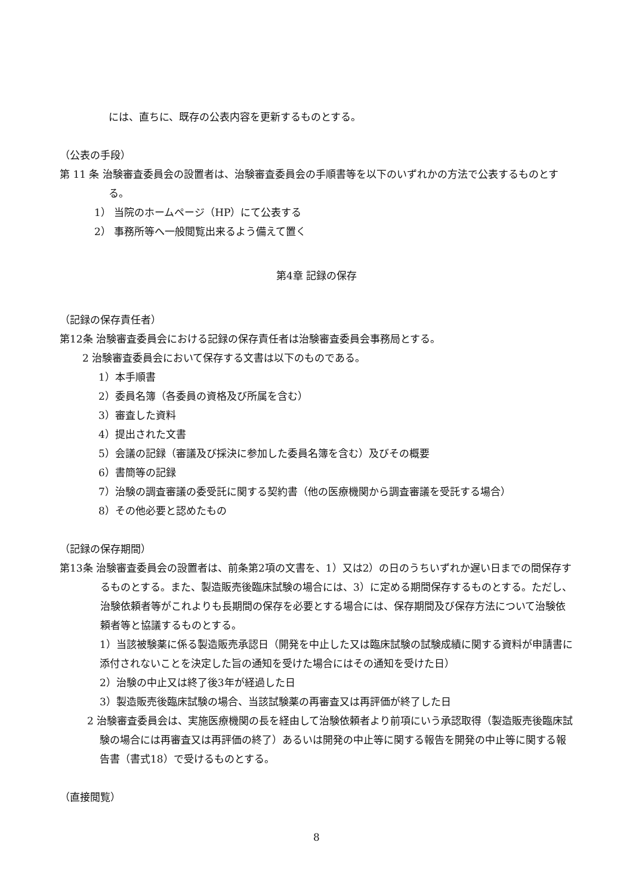には、直ちに、既存の公表内容を更新するものとする。
（公表の手段）
第 11 条 治験審査委員会の設置者は、治験審査委員会の手順書等を以下のいずれかの方法で公表するものとする。
1） 当院のホームページ（HP）にて公表する
2） 事務所等へ一般閲覧出来るよう備えて置く
第4章 記録の保存
（記録の保存責任者）
第12条 治験審査委員会における記録の保存責任者は治験審査委員会事務局とする。
2 治験審査委員会において保存する文書は以下のものである。
1）本手順書
2）委員名簿（各委員の資格及び所属を含む）
3）審査した資料
4）提出された文書
5）会議の記録（審議及び採決に参加した委員名簿を含む）及びその概要
6）書簡等の記録
7）治験の調査審議の委受託に関する契約書（他の医療機関から調査審議を受託する場合）
8）その他必要と認めたもの
（記録の保存期間）
第13条 治験審査委員会の設置者は、前条第2項の文書を、1）又は2）の日のうちいずれか遅い日までの間保存するものとする。また、製造販売後臨床試験の場合には、3）に定める期間保存するものとする。ただし、治験依頼者等がこれよりも長期間の保存を必要とする場合には、保存期間及び保存方法について治験依頼者等と協議するものとする。
1）当該被験薬に係る製造販売承認日（開発を中止した又は臨床試験の試験成績に関する資料が申請書に添付されないことを決定した旨の通知を受けた場合にはその通知を受けた日）
2）治験の中止又は終了後3年が経過した日
3）製造販売後臨床試験の場合、当該試験薬の再審査又は再評価が終了した日
2 治験審査委員会は、実施医療機関の長を経由して治験依頼者より前項にいう承認取得（製造販売後臨床試験の場合には再審査又は再評価の終了）あるいは開発の中止等に関する報告を開発の中止等に関する報告書（書式18）で受けるものとする。
（直接閲覧）
8